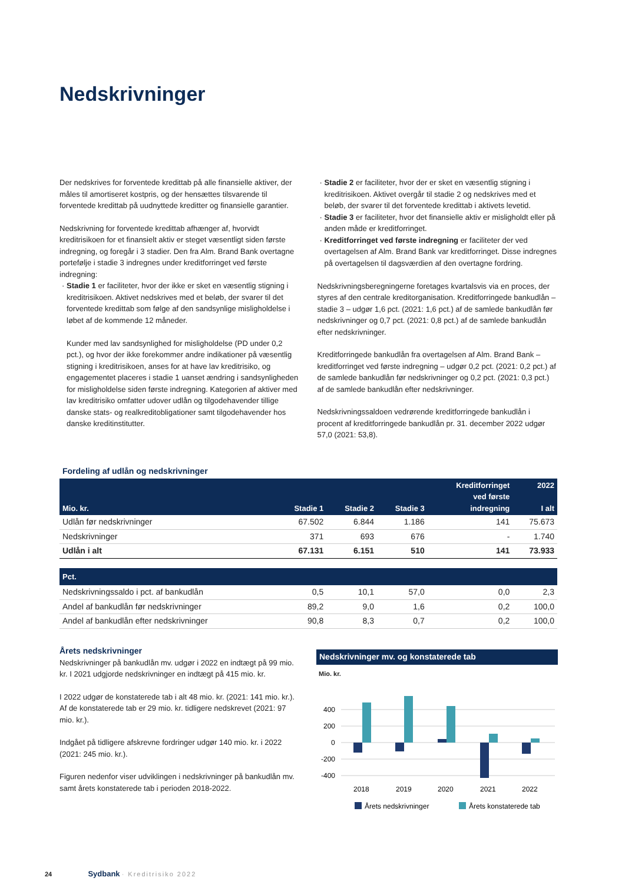Nedskrivninger
Der nedskrives for forventede kredittab på alle finansielle aktiver, der måles til amortiseret kostpris, og der hensættes tilsvarende til forventede kredittab på uudnyttede kreditter og finansielle garantier.
Nedskrivning for forventede kredittab afhænger af, hvorvidt kreditrisikoen for et finansielt aktiv er steget væsentligt siden første indregning, og foregår i 3 stadier. Den fra Alm. Brand Bank overtagne portefølje i stadie 3 indregnes under kreditforringet ved første indregning:
Stadie 1 er faciliteter, hvor der ikke er sket en væsentlig stigning i kreditrisikoen. Aktivet nedskrives med et beløb, der svarer til det forventede kredittab som følge af den sandsynlige misligholdelse i løbet af de kommende 12 måneder.
Kunder med lav sandsynlighed for misligholdelse (PD under 0,2 pct.), og hvor der ikke forekommer andre indikationer på væsentlig stigning i kreditrisikoen, anses for at have lav kreditrisiko, og engagementet placeres i stadie 1 uanset ændring i sandsynligheden for misligholdelse siden første indregning. Kategorien af aktiver med lav kreditrisiko omfatter udover udlån og tilgodehavender tillige danske stats- og realkreditobligationer samt tilgodehavender hos danske kreditinstitutter.
Stadie 2 er faciliteter, hvor der er sket en væsentlig stigning i kreditrisikoen. Aktivet overgår til stadie 2 og nedskrives med et beløb, der svarer til det forventede kredittab i aktivets levetid.
Stadie 3 er faciliteter, hvor det finansielle aktiv er misligholdt eller på anden måde er kreditforringet.
Kreditforringet ved første indregning er faciliteter der ved overtagelsen af Alm. Brand Bank var kreditforringet. Disse indregnes på overtagelsen til dagsværdien af den overtagne fordring.
Nedskrivningsberegningerne foretages kvartalsvis via en proces, der styres af den centrale kreditorganisation. Kreditforringede bankudlån – stadie 3 – udgør 1,6 pct. (2021: 1,6 pct.) af de samlede bankudlån før nedskrivninger og 0,7 pct. (2021: 0,8 pct.) af de samlede bankudlån efter nedskrivninger.
Kreditforringede bankudlån fra overtagelsen af Alm. Brand Bank – kreditforringet ved første indregning – udgør 0,2 pct. (2021: 0,2 pct.) af de samlede bankudlån før nedskrivninger og 0,2 pct. (2021: 0,3 pct.) af de samlede bankudlån efter nedskrivninger.
Nedskrivningssaldoen vedrørende kreditforringede bankudlån i procent af kreditforringede bankudlån pr. 31. december 2022 udgør 57,0 (2021: 53,8).
Fordeling af udlån og nedskrivninger
| Mio. kr. | Stadie 1 | Stadie 2 | Stadie 3 | Kreditforringet ved første indregning | 2022 I alt |
| --- | --- | --- | --- | --- | --- |
| Udlån før nedskrivninger | 67.502 | 6.844 | 1.186 | 141 | 75.673 |
| Nedskrivninger | 371 | 693 | 676 | - | 1.740 |
| Udlån i alt | 67.131 | 6.151 | 510 | 141 | 73.933 |
| Pct. | | | | | |
| Nedskrivningssaldo i pct. af bankudlån | 0,5 | 10,1 | 57,0 | 0,0 | 2,3 |
| Andel af bankudlån før nedskrivninger | 89,2 | 9,0 | 1,6 | 0,2 | 100,0 |
| Andel af bankudlån efter nedskrivninger | 90,8 | 8,3 | 0,7 | 0,2 | 100,0 |
Årets nedskrivninger
Nedskrivninger på bankudlån mv. udgør i 2022 en indtægt på 99 mio. kr. I 2021 udgjorde nedskrivninger en indtægt på 415 mio. kr.
I 2022 udgør de konstaterede tab i alt 48 mio. kr. (2021: 141 mio. kr.). Af de konstaterede tab er 29 mio. kr. tidligere nedskrevet (2021: 97 mio. kr.).
Indgået på tidligere afskrevne fordringer udgør 140 mio. kr. i 2022 (2021: 245 mio. kr.).
Figuren nedenfor viser udviklingen i nedskrivninger på bankudlån mv. samt årets konstaterede tab i perioden 2018-2022.
Nedskrivninger mv. og konstaterede tab
Mio. kr.
400
200
0
-200
-400
2018
2019
2020
2021
2022
Årets nedskrivninger
Årets konstaterede tab
24 Sydbank · Kreditrisiko 2022